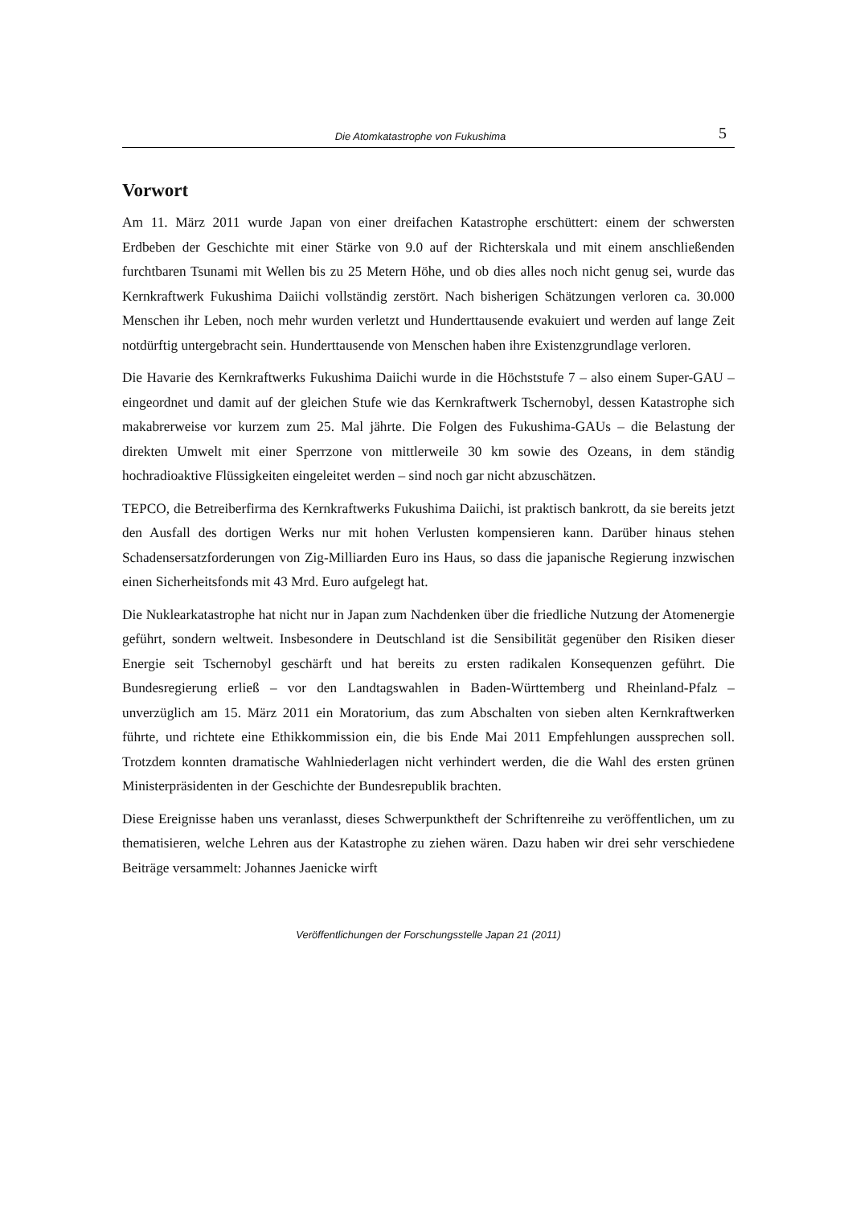Die Atomkatastrophe von Fukushima 5
Vorwort
Am 11. März 2011 wurde Japan von einer dreifachen Katastrophe erschüttert: einem der schwersten Erdbeben der Geschichte mit einer Stärke von 9.0 auf der Richterskala und mit einem anschließenden furchtbaren Tsunami mit Wellen bis zu 25 Metern Höhe, und ob dies alles noch nicht genug sei, wurde das Kernkraftwerk Fukushima Daiichi vollständig zerstört. Nach bisherigen Schätzungen verloren ca. 30.000 Menschen ihr Leben, noch mehr wurden verletzt und Hunderttausende evakuiert und werden auf lange Zeit notdürftig untergebracht sein. Hunderttausende von Menschen haben ihre Existenzgrundlage verloren.
Die Havarie des Kernkraftwerks Fukushima Daiichi wurde in die Höchststufe 7 – also einem Super-GAU – eingeordnet und damit auf der gleichen Stufe wie das Kernkraftwerk Tschernobyl, dessen Katastrophe sich makabrerweise vor kurzem zum 25. Mal jährte. Die Folgen des Fukushima-GAUs – die Belastung der direkten Umwelt mit einer Sperrzone von mittlerweile 30 km sowie des Ozeans, in dem ständig hochradioaktive Flüssigkeiten eingeleitet werden – sind noch gar nicht abzuschätzen.
TEPCO, die Betreiberfirma des Kernkraftwerks Fukushima Daiichi, ist praktisch bankrott, da sie bereits jetzt den Ausfall des dortigen Werks nur mit hohen Verlusten kompensieren kann. Darüber hinaus stehen Schadensersatzforderungen von Zig-Milliarden Euro ins Haus, so dass die japanische Regierung inzwischen einen Sicherheitsfonds mit 43 Mrd. Euro aufgelegt hat.
Die Nuklearkatastrophe hat nicht nur in Japan zum Nachdenken über die friedliche Nutzung der Atomenergie geführt, sondern weltweit. Insbesondere in Deutschland ist die Sensibilität gegenüber den Risiken dieser Energie seit Tschernobyl geschärft und hat bereits zu ersten radikalen Konsequenzen geführt. Die Bundesregierung erließ – vor den Landtagswahlen in Baden-Württemberg und Rheinland-Pfalz – unverzüglich am 15. März 2011 ein Moratorium, das zum Abschalten von sieben alten Kernkraftwerken führte, und richtete eine Ethikkommission ein, die bis Ende Mai 2011 Empfehlungen aussprechen soll. Trotzdem konnten dramatische Wahlniederlagen nicht verhindert werden, die die Wahl des ersten grünen Ministerpräsidenten in der Geschichte der Bundesrepublik brachten.
Diese Ereignisse haben uns veranlasst, dieses Schwerpunktheft der Schriftenreihe zu veröffentlichen, um zu thematisieren, welche Lehren aus der Katastrophe zu ziehen wären. Dazu haben wir drei sehr verschiedene Beiträge versammelt: Johannes Jaenicke wirft
Veröffentlichungen der Forschungsstelle Japan 21 (2011)